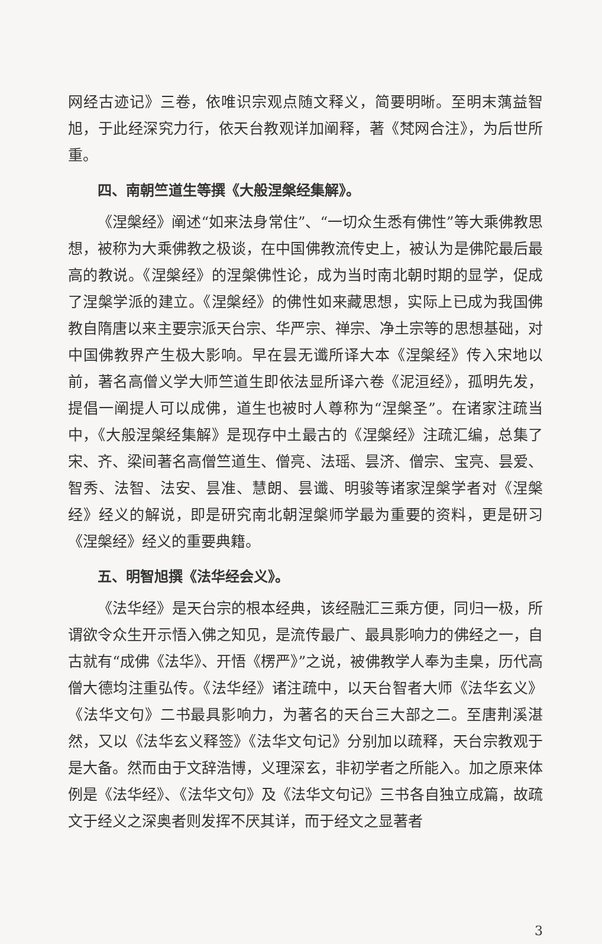网经古迹记》三卷，依唯识宗观点随文释义，简要明晰。至明末蕅益智旭，于此经深究力行，依天台教观详加阐释，著《梵网合注》，为后世所重。
四、南朝竺道生等撰《大般涅槃经集解》。
《涅槃经》阐述“如来法身常住”、“一切众生悉有佛性”等大乘佛教思想，被称为大乘佛教之极谈，在中国佛教流传史上，被认为是佛陀最后最高的教说。《涅槃经》的涅槃佛性论，成为当时南北朝时期的显学，促成了涅槃学派的建立。《涅槃经》的佛性如来藏思想，实际上已成为我国佛教自隋唐以来主要宗派天台宗、华严宗、禅宗、净土宗等的思想基础，对中国佛教界产生极大影响。早在昙无谶所译大本《涅槃经》传入宋地以前，著名高僧义学大师竺道生即依法显所译六卷《泥洹经》，孤明先发，提倡一阐提人可以成佛，道生也被时人尊称为“涅槃圣”。在诸家注疏当中，《大般涅槃经集解》是现存中土最古的《涅槃经》注疏汇编，总集了宋、齐、梁间著名高僧竺道生、僧亮、法瑶、昙济、僧宗、宝亮、昙爱、智秀、法智、法安、昙准、慧朗、昙谶、明骏等诸家涅槃学者对《涅槃经》经义的解说，即是研究南北朝涅槃师学最为重要的资料，更是研习《涅槃经》经义的重要典籍。
五、明智旭撰《法华经会义》。
《法华经》是天台宗的根本经典，该经融汇三乘方便，同归一极，所谓欲令众生开示悟入佛之知见，是流传最广、最具影响力的佛经之一，自古就有“成佛《法华》、开悟《楞严》”之说，被佛教学人奉为圭臬，历代高僧大德均注重弘传。《法华经》诸注疏中，以天台智者大师《法华玄义》《法华文句》二书最具影响力，为著名的天台三大部之二。至唐荆溪湛然，又以《法华玄义释签》《法华文句记》分别加以疏释，天台宗教观于是大备。然而由于文辞浩博，义理深玄，非初学者之所能入。加之原来体例是《法华经》、《法华文句》及《法华文句记》三书各自独立成篇，故疏文于经义之深奥者则发挥不厌其详，而于经文之显著者
3